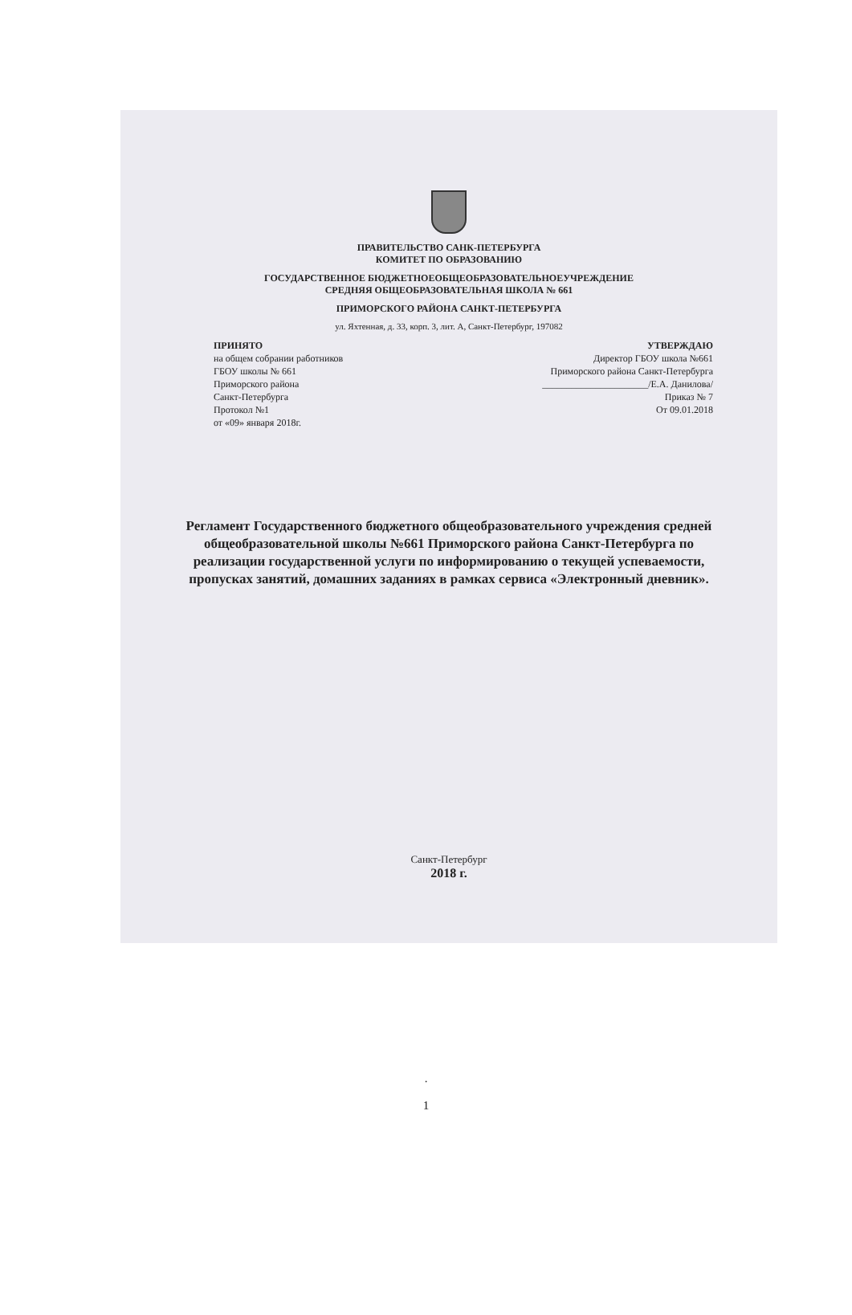ПРАВИТЕЛЬСТВО САНК-ПЕТЕРБУРГА
КОМИТЕТ ПО ОБРАЗОВАНИЮ
ГОСУДАРСТВЕННОЕ БЮДЖЕТНОЕОБЩЕОБРАЗОВАТЕЛЬНОЕУЧРЕЖДЕНИЕ
СРЕДНЯЯ ОБЩЕОБРАЗОВАТЕЛЬНАЯ ШКОЛА № 661
ПРИМОРСКОГО РАЙОНА САНКТ-ПЕТЕРБУРГА
ул. Яхтенная, д. 33, корп. 3, лит. А, Санкт-Петербург, 197082
ПРИНЯТО
на общем собрании работников
ГБОУ школы № 661
Приморского района
Санкт-Петербурга
Протокол №1
от «09» января 2018г.
УТВЕРЖДАЮ
Директор ГБОУ школа №661
Приморского района Санкт-Петербурга
______________________/Е.А. Данилова/
Приказ № 7
От 09.01.2018
Регламент Государственного бюджетного общеобразовательного учреждения средней общеобразовательной школы №661 Приморского района Санкт-Петербурга по реализации государственной услуги по информированию о текущей успеваемости, пропусках занятий, домашних заданиях в рамках сервиса «Электронный дневник».
Санкт-Петербург
2018 г.
.
1